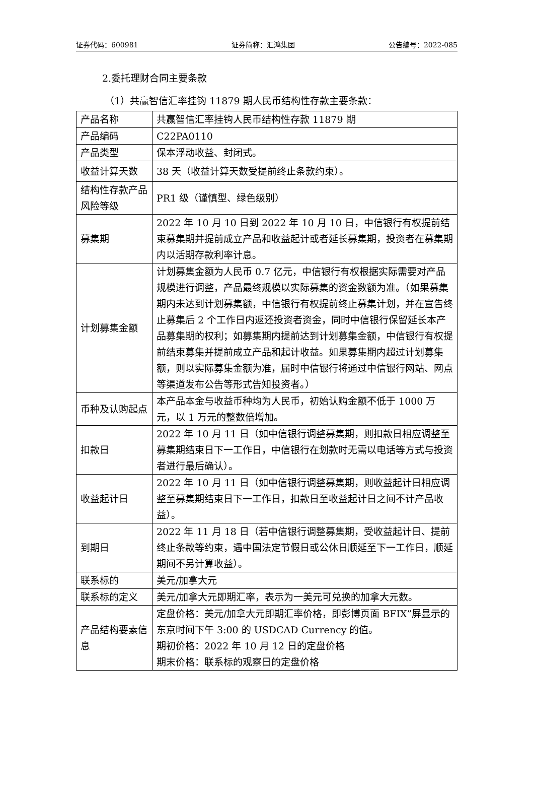证券代码：600981 证券简称：汇鸿集团 公告编号：2022-085
2.委托理财合同主要条款
（1）共赢智信汇率挂钩 11879 期人民币结构性存款主要条款：
| 产品名称 | 共赢智信汇率挂钩人民币结构性存款 11879 期 |
| 产品编码 | C22PA0110 |
| 产品类型 | 保本浮动收益、封闭式。 |
| 收益计算天数 | 38 天（收益计算天数受提前终止条款约束）。 |
| 结构性存款产品风险等级 | PR1 级（谨慎型、绿色级别） |
| 募集期 | 2022 年 10 月 10 日到 2022 年 10 月 10 日，中信银行有权提前结束募集期并提前成立产品和收益起计或者延长募集期，投资者在募集期内以活期存款利率计息。 |
| 计划募集金额 | 计划募集金额为人民币 0.7 亿元，中信银行有权根据实际需要对产品规模进行调整，产品最终规模以实际募集的资金数额为准。（如果募集期内未达到计划募集额，中信银行有权提前终止募集计划，并在宣告终止募集后 2 个工作日内返还投资者资金，同时中信银行保留延长本产品募集期的权利；如募集期内提前达到计划募集金额，中信银行有权提前结束募集并提前成立产品和起计收益。如果募集期内超过计划募集额，则以实际募集金额为准，届时中信银行将通过中信银行网站、网点等渠道发布公告等形式告知投资者。） |
| 币种及认购起点 | 本产品本金与收益币种均为人民币，初始认购金额不低于 1000 万元，以 1 万元的整数倍增加。 |
| 扣款日 | 2022 年 10 月 11 日（如中信银行调整募集期，则扣款日相应调整至募集期结束日下一工作日，中信银行在划款时无需以电话等方式与投资者进行最后确认）。 |
| 收益起计日 | 2022 年 10 月 11 日（如中信银行调整募集期，则收益起计日相应调整至募集期结束日下一工作日，扣款日至收益起计日之间不计产品收益）。 |
| 到期日 | 2022 年 11 月 18 日（若中信银行调整募集期，受收益起计日、提前终止条款等约束，遇中国法定节假日或公休日顺延至下一工作日，顺延期间不另计算收益）。 |
| 联系标的 | 美元/加拿大元 |
| 联系标的定义 | 美元/加拿大元即期汇率，表示为一美元可兑换的加拿大元数。 |
| 产品结构要素信息 | 定盘价格：美元/加拿大元即期汇率价格，即彭博页面 BFIX”屏显示的东京时间下午 3:00 的 USDCAD Currency 的值。 期初价格：2022 年 10 月 12 日的定盘价格 期末价格：联系标的观察日的定盘价格 |